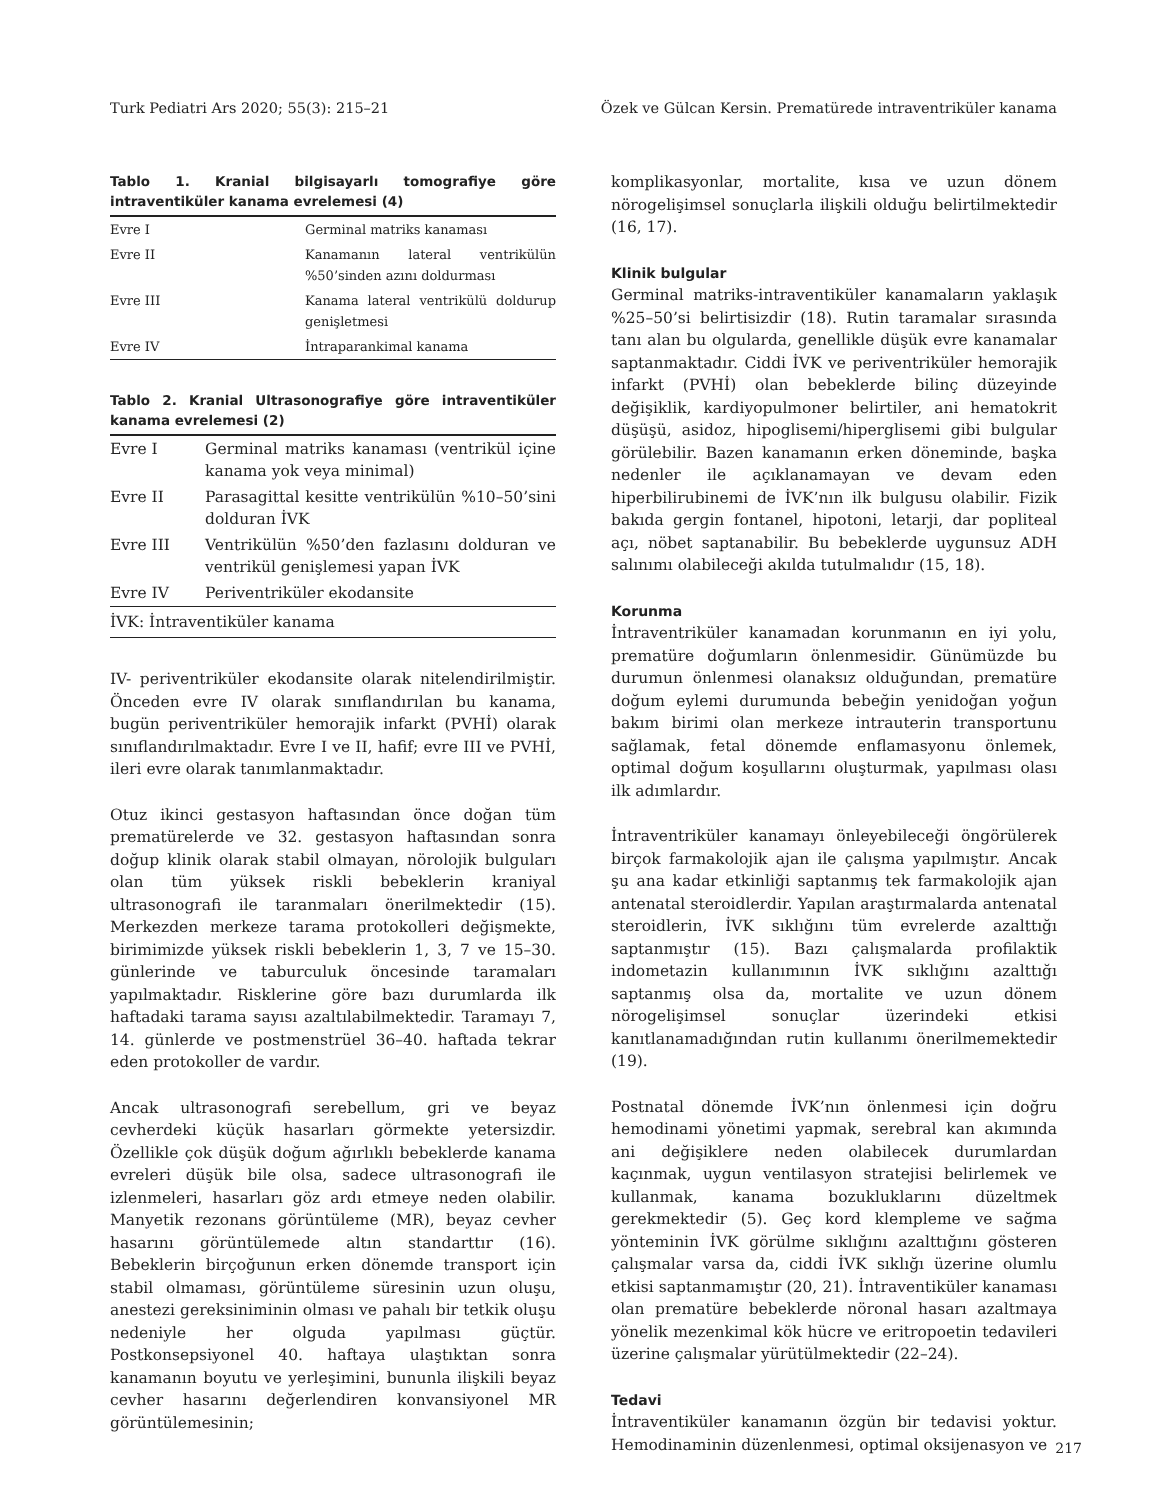Turk Pediatri Ars 2020; 55(3): 215–21 Özek ve Gülcan Kersin. Prematürede intraventriküler kanama
Tablo 1. Kranial bilgisayarlı tomografiye göre intraventiküler kanama evrelemesi (4)
| Evre I | Germinal matriks kanaması |
| Evre II | Kanamanın lateral ventrikülün %50’sinden azını doldurması |
| Evre III | Kanama lateral ventrikülü doldurup genişletmesi |
| Evre IV | İntraparankimal kanama |
Tablo 2. Kranial Ultrasonografiye göre intraventiküler kanama evrelemesi (2)
| Evre I | Germinal matriks kanaması (ventrikül içine kanama yok veya minimal) |
| Evre II | Parasagittal kesitte ventrikülün %10–50’sini dolduran İVK |
| Evre III | Ventrikülün %50’den fazlasını dolduran ve ventrikül genişlemesi yapan İVK |
| Evre IV | Periventriküler ekodansite |
| İVK: İntraventiküler kanama | |
IV- periventriküler ekodansite olarak nitelendirilmiştir. Önceden evre IV olarak sınıflandırılan bu kanama, bugün periventriküler hemorajik infarkt (PVHİ) olarak sınıflandırılmaktadır. Evre I ve II, hafif; evre III ve PVHİ, ileri evre olarak tanımlanmaktadır.
Otuz ikinci gestasyon haftasından önce doğan tüm prematürelerde ve 32. gestasyon haftasından sonra doğup klinik olarak stabil olmayan, nörolojik bulguları olan tüm yüksek riskli bebeklerin kraniyal ultrasonografi ile taranmaları önerilmektedir (15). Merkezden merkeze tarama protokolleri değişmekte, birimimizde yüksek riskli bebeklerin 1, 3, 7 ve 15–30. günlerinde ve taburculuk öncesinde taramaları yapılmaktadır. Risklerine göre bazı durumlarda ilk haftadaki tarama sayısı azaltılabilmektedir. Taramayı 7, 14. günlerde ve postmenstrüel 36–40. haftada tekrar eden protokoller de vardır.
Ancak ultrasonografi serebellum, gri ve beyaz cevherdeki küçük hasarları görmekte yetersizdir. Özellikle çok düşük doğum ağırlıklı bebeklerde kanama evreleri düşük bile olsa, sadece ultrasonografi ile izlenmeleri, hasarları göz ardı etmeye neden olabilir. Manyetik rezonans görüntüleme (MR), beyaz cevher hasarını görüntülemede altın standarttır (16). Bebeklerin birçoğunun erken dönemde transport için stabil olmaması, görüntüleme süresinin uzun oluşu, anestezi gereksiniminin olması ve pahalı bir tetkik oluşu nedeniyle her olguda yapılması güçtür. Postkonsepsiyonel 40. haftaya ulaştıktan sonra kanamanın boyutu ve yerleşimini, bununla ilişkili beyaz cevher hasarını değerlendiren konvansiyonel MR görüntülemesinin;
komplikasyonlar, mortalite, kısa ve uzun dönem nörogelişimsel sonuçlarla ilişkili olduğu belirtilmektedir (16, 17).
Klinik bulgular
Germinal matriks-intraventiküler kanamaların yaklaşık %25–50’si belirtisizdir (18). Rutin taramalar sırasında tanı alan bu olgularda, genellikle düşük evre kanamalar saptanmaktadır. Ciddi İVK ve periventriküler hemorajik infarkt (PVHİ) olan bebeklerde bilinç düzeyinde değişiklik, kardiyopulmoner belirtiler, ani hematokrit düşüşü, asidoz, hipoglisemi/hiperglisemi gibi bulgular görülebilir. Bazen kanamanın erken döneminde, başka nedenler ile açıklanamayan ve devam eden hiperbilirubinemi de İVK’nın ilk bulgusu olabilir. Fizik bakıda gergin fontanel, hipotoni, letarji, dar popliteal açı, nöbet saptanabilir. Bu bebeklerde uygunsuz ADH salınımı olabileceği akılda tutulmalıdır (15, 18).
Korunma
İntraventriküler kanamadan korunmanın en iyi yolu, prematüre doğumların önlenmesidir. Günümüzde bu durumun önlenmesi olanaksız olduğundan, prematüre doğum eylemi durumunda bebeğin yenidoğan yoğun bakım birimi olan merkeze intrauterin transportunu sağlamak, fetal dönemde enflamasyonu önlemek, optimal doğum koşullarını oluşturmak, yapılması olası ilk adımlardır.
İntraventriküler kanamayı önleyebileceği öngörülerek birçok farmakolojik ajan ile çalışma yapılmıştır. Ancak şu ana kadar etkinliği saptanmış tek farmakolojik ajan antenatal steroidlerdir. Yapılan araştırmalarda antenatal steroidlerin, İVK sıklığını tüm evrelerde azalttığı saptanmıştır (15). Bazı çalışmalarda profilaktik indometazin kullanımının İVK sıklığını azalttığı saptanmış olsa da, mortalite ve uzun dönem nörogelişimsel sonuçlar üzerindeki etkisi kanıtlanamadığından rutin kullanımı önerilmemektedir (19).
Postnatal dönemde İVK’nın önlenmesi için doğru hemodinami yönetimi yapmak, serebral kan akımında ani değişiklere neden olabilecek durumlardan kaçınmak, uygun ventilasyon stratejisi belirlemek ve kullanmak, kanama bozukluklarını düzeltmek gerekmektedir (5). Geç kord klempleme ve sağma yönteminin İVK görülme sıklığını azalttığını gösteren çalışmalar varsa da, ciddi İVK sıklığı üzerine olumlu etkisi saptanmamıştır (20, 21). İntraventiküler kanaması olan prematüre bebeklerde nöronal hasarı azaltmaya yönelik mezenkimal kök hücre ve eritropoetin tedavileri üzerine çalışmalar yürütülmektedir (22–24).
Tedavi
İntraventiküler kanamanın özgün bir tedavisi yoktur. Hemodinaminin düzenlenmesi, optimal oksijenasyon ve
217